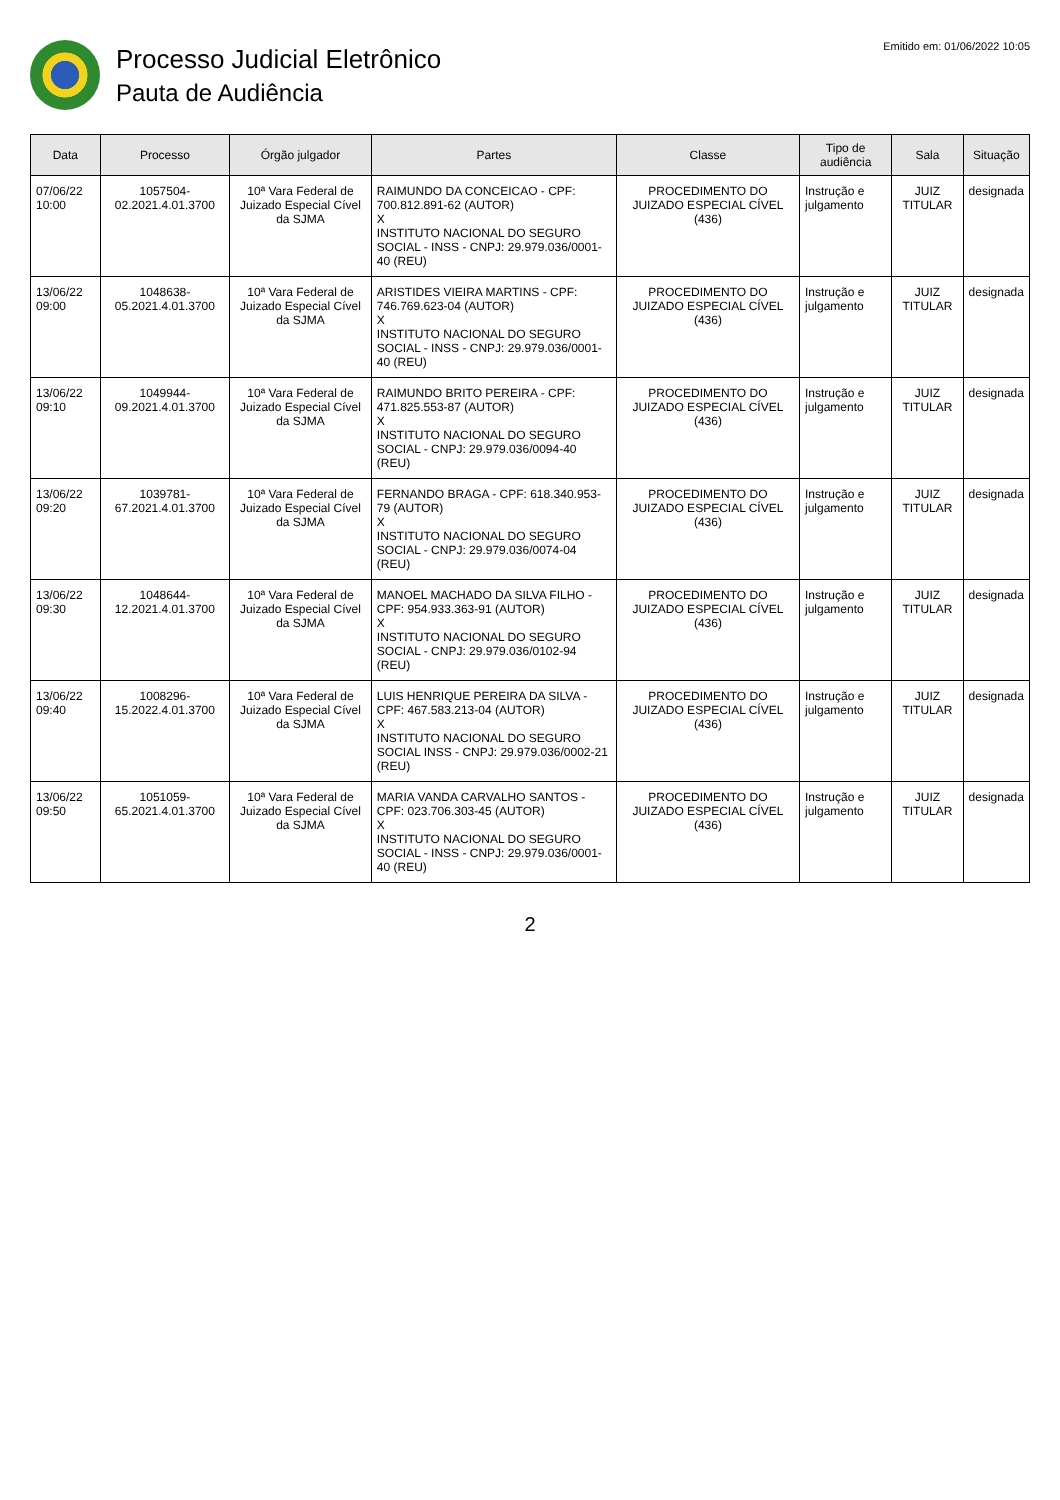Processo Judicial Eletrônico
Pauta de Audiência
Emitido em: 01/06/2022 10:05
| Data | Processo | Órgão julgador | Partes | Classe | Tipo de audiência | Sala | Situação |
| --- | --- | --- | --- | --- | --- | --- | --- |
| 07/06/22 10:00 | 1057504-02.2021.4.01.3700 | 10ª Vara Federal de Juizado Especial Cível da SJMA | RAIMUNDO DA CONCEICAO - CPF: 700.812.891-62 (AUTOR) X INSTITUTO NACIONAL DO SEGURO SOCIAL - INSS - CNPJ: 29.979.036/0001-40 (REU) | PROCEDIMENTO DO JUIZADO ESPECIAL CÍVEL (436) | Instrução e julgamento | JUIZ TITULAR | designada |
| 13/06/22 09:00 | 1048638-05.2021.4.01.3700 | 10ª Vara Federal de Juizado Especial Cível da SJMA | ARISTIDES VIEIRA MARTINS - CPF: 746.769.623-04 (AUTOR) X INSTITUTO NACIONAL DO SEGURO SOCIAL - INSS - CNPJ: 29.979.036/0001-40 (REU) | PROCEDIMENTO DO JUIZADO ESPECIAL CÍVEL (436) | Instrução e julgamento | JUIZ TITULAR | designada |
| 13/06/22 09:10 | 1049944-09.2021.4.01.3700 | 10ª Vara Federal de Juizado Especial Cível da SJMA | RAIMUNDO BRITO PEREIRA - CPF: 471.825.553-87 (AUTOR) X INSTITUTO NACIONAL DO SEGURO SOCIAL - CNPJ: 29.979.036/0094-40 (REU) | PROCEDIMENTO DO JUIZADO ESPECIAL CÍVEL (436) | Instrução e julgamento | JUIZ TITULAR | designada |
| 13/06/22 09:20 | 1039781-67.2021.4.01.3700 | 10ª Vara Federal de Juizado Especial Cível da SJMA | FERNANDO BRAGA - CPF: 618.340.953-79 (AUTOR) X INSTITUTO NACIONAL DO SEGURO SOCIAL - CNPJ: 29.979.036/0074-04 (REU) | PROCEDIMENTO DO JUIZADO ESPECIAL CÍVEL (436) | Instrução e julgamento | JUIZ TITULAR | designada |
| 13/06/22 09:30 | 1048644-12.2021.4.01.3700 | 10ª Vara Federal de Juizado Especial Cível da SJMA | MANOEL MACHADO DA SILVA FILHO - CPF: 954.933.363-91 (AUTOR) X INSTITUTO NACIONAL DO SEGURO SOCIAL - CNPJ: 29.979.036/0102-94 (REU) | PROCEDIMENTO DO JUIZADO ESPECIAL CÍVEL (436) | Instrução e julgamento | JUIZ TITULAR | designada |
| 13/06/22 09:40 | 1008296-15.2022.4.01.3700 | 10ª Vara Federal de Juizado Especial Cível da SJMA | LUIS HENRIQUE PEREIRA DA SILVA - CPF: 467.583.213-04 (AUTOR) X INSTITUTO NACIONAL DO SEGURO SOCIAL INSS - CNPJ: 29.979.036/0002-21 (REU) | PROCEDIMENTO DO JUIZADO ESPECIAL CÍVEL (436) | Instrução e julgamento | JUIZ TITULAR | designada |
| 13/06/22 09:50 | 1051059-65.2021.4.01.3700 | 10ª Vara Federal de Juizado Especial Cível da SJMA | MARIA VANDA CARVALHO SANTOS - CPF: 023.706.303-45 (AUTOR) X INSTITUTO NACIONAL DO SEGURO SOCIAL - INSS - CNPJ: 29.979.036/0001-40 (REU) | PROCEDIMENTO DO JUIZADO ESPECIAL CÍVEL (436) | Instrução e julgamento | JUIZ TITULAR | designada |
2